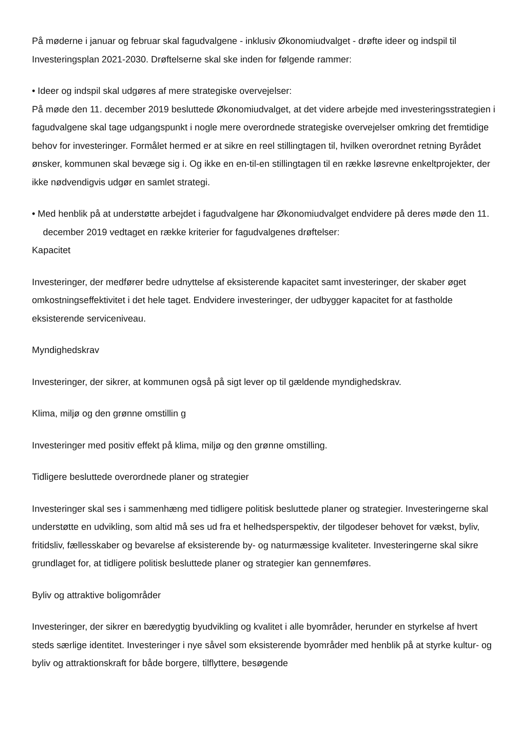På møderne i januar og februar skal fagudvalgene - inklusiv Økonomiudvalget - drøfte ideer og indspil til Investeringsplan 2021-2030. Drøftelserne skal ske inden for følgende rammer:
• Ideer og indspil skal udgøres af mere strategiske overvejelser:
På møde den 11. december 2019 besluttede Økonomiudvalget, at det videre arbejde med investeringsstrategien i fagudvalgene skal tage udgangspunkt i nogle mere overordnede strategiske overvejelser omkring det fremtidige behov for investeringer. Formålet hermed er at sikre en reel stillingtagen til, hvilken overordnet retning Byrådet ønsker, kommunen skal bevæge sig i. Og ikke en en-til-en stillingtagen til en række løsrevne enkeltprojekter, der ikke nødvendigvis udgør en samlet strategi.
• Med henblik på at understøtte arbejdet i fagudvalgene har Økonomiudvalget endvidere på deres møde den 11. december 2019 vedtaget en række kriterier for fagudvalgenes drøftelser:
Kapacitet
Investeringer, der medfører bedre udnyttelse af eksisterende kapacitet samt investeringer, der skaber øget omkostningseffektivitet i det hele taget. Endvidere investeringer, der udbygger kapacitet for at fastholde eksisterende serviceniveau.
Myndighedskrav
Investeringer, der sikrer, at kommunen også på sigt lever op til gældende myndighedskrav.
Klima, miljø og den grønne omstillin g
Investeringer med positiv effekt på klima, miljø og den grønne omstilling.
Tidligere besluttede overordnede planer og strategier
Investeringer skal ses i sammenhæng med tidligere politisk besluttede planer og strategier. Investeringerne skal understøtte en udvikling, som altid må ses ud fra et helhedsperspektiv, der tilgodeser behovet for vækst, byliv, fritidsliv, fællesskaber og bevarelse af eksisterende by- og naturmæssige kvaliteter. Investeringerne skal sikre grundlaget for, at tidligere politisk besluttede planer og strategier kan gennemføres.
Byliv og attraktive boligområder
Investeringer, der sikrer en bæredygtig byudvikling og kvalitet i alle byområder, herunder en styrkelse af hvert steds særlige identitet. Investeringer i nye såvel som eksisterende byområder med henblik på at styrke kultur- og byliv og attraktionskraft for både borgere, tilflyttere, besøgende